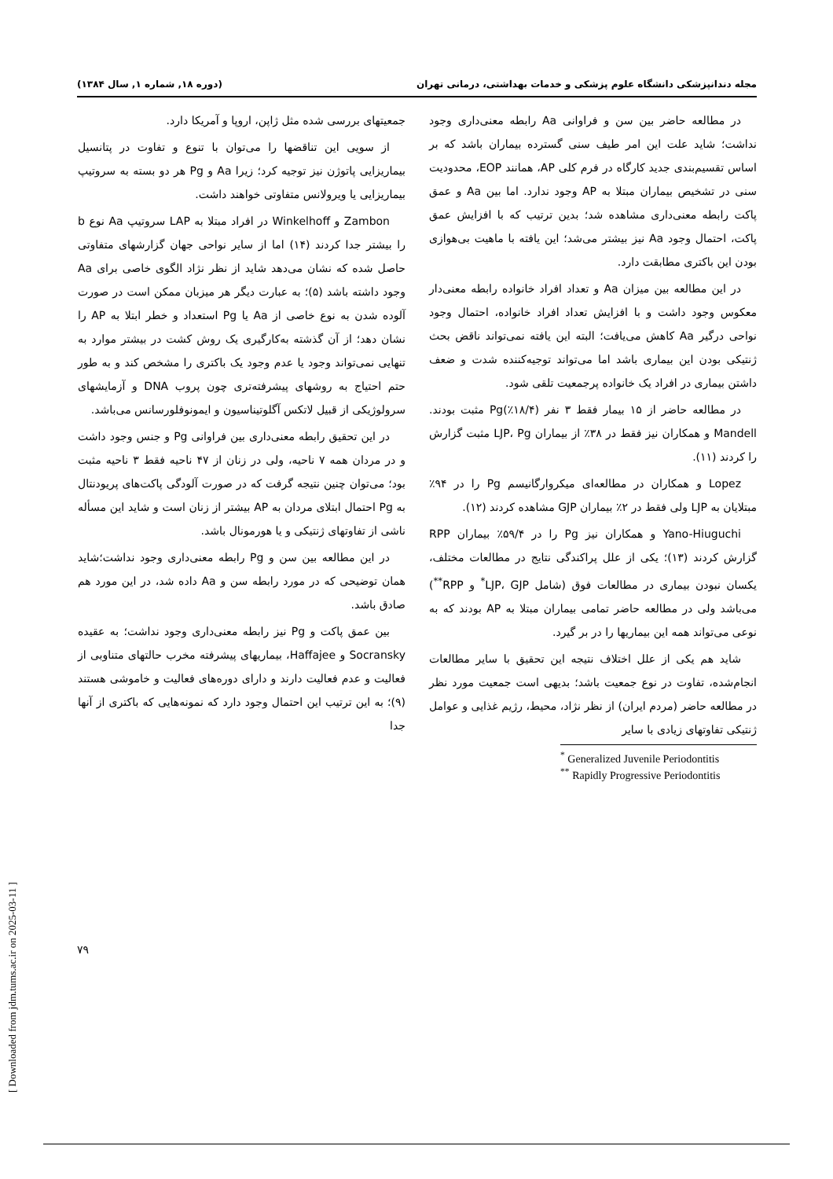مجله دندانپزشکی دانشگاه علوم پزشکی و خدمات بهداشتی، درمانی تهران (دوره ۱۸, شماره ۱, سال ۱۳۸۴)
در مطالعه حاضر بین سن و فراوانی Aa رابطه معنی‌داری وجود نداشت؛ شاید علت این امر طیف سنی گسترده بیماران باشد که بر اساس تقسیم‌بندی جدید کارگاه در فرم کلی AP، همانند EOP، محدودیت سنی در تشخیص بیماران مبتلا به AP وجود ندارد. اما بین Aa و عمق پاکت رابطه معنی‌داری مشاهده شد؛ بدین ترتیب که با افزایش عمق پاکت، احتمال وجود Aa نیز بیشتر می‌شد؛ این یافته با ماهیت بی‌هوازی بودن این باکتری مطابقت دارد.
در این مطالعه بین میزان Aa و تعداد افراد خانواده رابطه معنی‌دار معکوس وجود داشت و با افزایش تعداد افراد خانواده، احتمال وجود نواحی درگیر Aa کاهش می‌یافت؛ البته این یافته نمی‌تواند ناقض بحث ژنتیکی بودن این بیماری باشد اما می‌تواند توجیه‌کننده شدت و ضعف داشتن بیماری در افراد یک خانواده پرجمعیت تلقی شود.
در مطالعه حاضر از ۱۵ بیمار فقط ۳ نفر (۱۸/۴٪)Pg مثبت بودند. Mandell و همکاران نیز فقط در ۳۸٪ از بیماران LJP، Pg مثبت گزارش را کردند (۱۱).
Lopez و همکاران در مطالعه‌ای میکروارگانیسم Pg را در ۹۴٪ مبتلایان به LJP ولی فقط در ۲٪ بیماران GJP مشاهده کردند (۱۲).
Yano-Hiuguchi و همکاران نیز Pg را در ۵۹/۴٪ بیماران RPP گزارش کردند (۱۳)؛ یکی از علل پراکندگی نتایج در مطالعات مختلف، یکسان نبودن بیماری در مطالعات فوق (شامل LJP، GJP<sup>*</sup> و RPP<sup>**</sup>) می‌باشد ولی در مطالعه حاضر تمامی بیماران مبتلا به AP بودند که به نوعی می‌تواند همه این بیماریها را در بر گیرد.
شاید هم یکی از علل اختلاف نتیجه این تحقیق با سایر مطالعات انجام‌شده، تفاوت در نوع جمعیت باشد؛ بدیهی است جمعیت مورد نظر در مطالعه حاضر (مردم ایران) از نظر نژاد، محیط، رژیم غذایی و عوامل ژنتیکی تفاوتهای زیادی با سایر
<sup>*</sup> Generalized Juvenile Periodontitis
<sup>**</sup> Rapidly Progressive Periodontitis
جمعیتهای بررسی شده مثل ژاپن، اروپا و آمریکا دارد.
از سویی این تناقضها را می‌توان با تنوع و تفاوت در پتانسیل بیماریزایی پاتوژن نیز توجیه کرد؛ زیرا Aa و Pg هر دو بسته به سروتیپ بیماریزایی یا ویرولانس متفاوتی خواهند داشت.
Zambon و Winkelhoff در افراد مبتلا به LAP سروتیپ Aa نوع b را بیشتر جدا کردند (۱۴) اما از سایر نواحی جهان گزارشهای متفاوتی حاصل شده که نشان می‌دهد شاید از نظر نژاد الگوی خاصی برای Aa وجود داشته باشد (۵)؛ به عبارت دیگر هر میزبان ممکن است در صورت آلوده شدن به نوع خاصی از Aa یا Pg استعداد و خطر ابتلا به AP را نشان دهد؛ از آن گذشته به‌کارگیری یک روش کشت در بیشتر موارد به تنهایی نمی‌تواند وجود یا عدم وجود یک باکتری را مشخص کند و به طور حتم احتیاج به روشهای پیشرفته‌تری چون پروب DNA و آزمایشهای سرولوژیکی از قبیل لاتکس آگلوتیناسیون و ایمونوفلورسانس می‌باشد.
در این تحقیق رابطه معنی‌داری بین فراوانی Pg و جنس وجود داشت و در مردان همه ۷ ناحیه، ولی در زنان از ۴۷ ناحیه فقط ۳ ناحیه مثبت بود؛ می‌توان چنین نتیجه گرفت که در صورت آلودگی پاکت‌های پریودنتال به Pg احتمال ابتلای مردان به AP بیشتر از زنان است و شاید این مسأله ناشی از تفاوتهای ژنتیکی و یا هورمونال باشد.
در این مطالعه بین سن و Pg رابطه معنی‌داری وجود نداشت؛شاید همان توضیحی که در مورد رابطه سن و Aa داده شد، در این مورد هم صادق باشد.
بین عمق پاکت و Pg نیز رابطه معنی‌داری وجود نداشت؛ به عقیده Socransky و Haffajee، بیماریهای پیشرفته مخرب حالتهای متناوبی از فعالیت و عدم فعالیت دارند و دارای دوره‌های فعالیت و خاموشی هستند (۹)؛ به این ترتیب این احتمال وجود دارد که نمونه‌هایی که باکتری از آنها جدا
۷۹
[ Downloaded from jdm.tums.ac.ir on 2025-03-11 ]